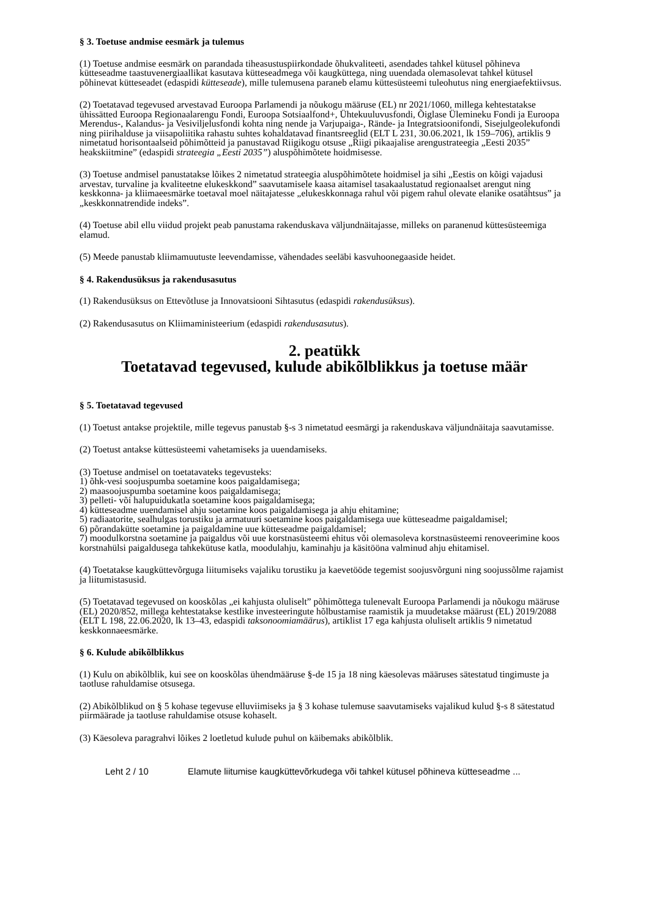§ 3. Toetuse andmise eesmärk ja tulemus
(1) Toetuse andmise eesmärk on parandada tiheasustuspiirkondade õhukvaliteeti, asendades tahkel kütusel põhineva kütteseadme taastuvenergiaallikat kasutava kütteseadmega või kaugküttega, ning uuendada olemasolevat tahkel kütusel põhinevat kütteseadet (edaspidi kütteseade), mille tulemusena paraneb elamu küttesüsteemi tuleohutus ning energiaefektiivsus.
(2) Toetatavad tegevused arvestavad Euroopa Parlamendi ja nõukogu määruse (EL) nr 2021/1060, millega kehtestatakse ühissätted Euroopa Regionaalarengu Fondi, Euroopa Sotsiaalfond+, Ühtekuuluvusfondi, Õiglase Üleminek­u Fondi ja Euroopa Merendus-, Kalandus- ja Vesiviljelusfondi kohta ning nende ja Varjupaiga-, Rände- ja Integratsioonifondi, Sisejulgeolekufondi ning piirihalduse ja viisapoliitika rahastu suhtes kohaldatavad finantsreeglid (ELT L 231, 30.06.2021, lk 159–706), artiklis 9 nimetatud horisontaalseid põhimõtteid ja panustavad Riigikogu otsuse „Riigi pikaajalise arengustrateegia „Eesti 2035” heakskiitmine” (edaspidi strateegia „Eesti 2035”) aluspõhimõtete hoidmisesse.
(3) Toetuse andmisel panustatakse lõikes 2 nimetatud strateegia aluspõhimõtete hoidmisel ja sihi „Eestis on kõigi vajadusi arvestav, turvaline ja kvaliteetne elukeskkond” saavutamisele kaasa aitamisel tasakaalustatud regionaalset arengut ning keskkonna- ja kliimaeesmärke toetaval moel näitajatesse „elukeskkonnaga rahul või pigem rahul olevate elanike osatähtsus” ja „keskkonnatrendide indeks”.
(4) Toetuse abil ellu viidud projekt peab panustama rakenduskava väljundnäitajasse, milleks on paranenud küttesüsteemiga elamud.
(5) Meede panustab kliimamuutuste leevendamisse, vähendades seeläbi kasvuhoonegaaside heidet.
§ 4. Rakendusüksus ja rakendusasutus
(1) Rakendusüksus on Ettevõtluse ja Innovatsiooni Sihtasutus (edaspidi rakendusüksus).
(2) Rakendusasutus on Kliimaministeerium (edaspidi rakendusasutus).
2. peatükk
Toetatavad tegevused, kulude abikõlblikkus ja toetuse määr
§ 5. Toetatavad tegevused
(1) Toetust antakse projektile, mille tegevus panustab §-s 3 nimetatud eesmärgi ja rakenduskava väljundnäitaja saavutamisse.
(2) Toetust antakse küttesüsteemi vahetamiseks ja uuendamiseks.
(3) Toetuse andmisel on toetatavateks tegevusteks:
1) õhk-vesi soojuspumba soetamine koos paigaldamisega;
2) maasoojuspumba soetamine koos paigaldamisega;
3) pelleti- või halupuidukatla soetamine koos paigaldamisega;
4) kütteseadme uuendamisel ahju soetamine koos paigaldamisega ja ahju ehitamine;
5) radiaatorite, sealhulgas torustiku ja armatuuri soetamine koos paigaldamisega uue kütteseadme paigaldamisel;
6) põrandakütte soetamine ja paigaldamine uue kütteseadme paigaldamisel;
7) moodulkorstna soetamine ja paigaldus või uue korstnasüsteemi ehitus või olemasoleva korstnasüsteemi renoveerimine koos korstnahülsi paigaldusega tahkekütuse katla, moodulahju, kaminahju ja käsitööna valminud ahju ehitamisel.
(4) Toetatakse kaugküttevõrguga liitumiseks vajaliku torustiku ja kaevetööde tegemist soojusvõrguni ning soojussõlme rajamist ja liitumistasusid.
(5) Toetatavad tegevused on kooskõlas „ei kahjusta oluliselt” põhimõttega tulenevalt Euroopa Parlamendi ja nõukogu määruse (EL) 2020/852, millega kehtestatakse kestlike investeeringute hõlbustamise raamistik ja muudetakse määrust (EL) 2019/2088 (ELT L 198, 22.06.2020, lk 13–43, edaspidi taksonoomiamäärus), artiklist 17 ega kahjusta oluliselt artiklis 9 nimetatud keskkonnaeesmärke.
§ 6. Kulude abikõlblikkus
(1) Kulu on abikõlblik, kui see on kooskõlas ühendmääruse §-de 15 ja 18 ning käesolevas määruses sätestatud tingimuste ja taotluse rahuldamise otsusega.
(2) Abikõlblikud on § 5 kohase tegevuse elluviimiseks ja § 3 kohase tulemuse saavutamiseks vajalikud kulud §-s 8 sätestatud piirmäärade ja taotluse rahuldamise otsuse kohaselt.
(3) Käesoleva paragrahvi lõikes 2 loetletud kulude puhul on käibemaks abikõlblik.
Leht 2 / 10 Elamute liitumise kaugküttevõrkudega või tahkel kütusel põhineva kütteseadme ...